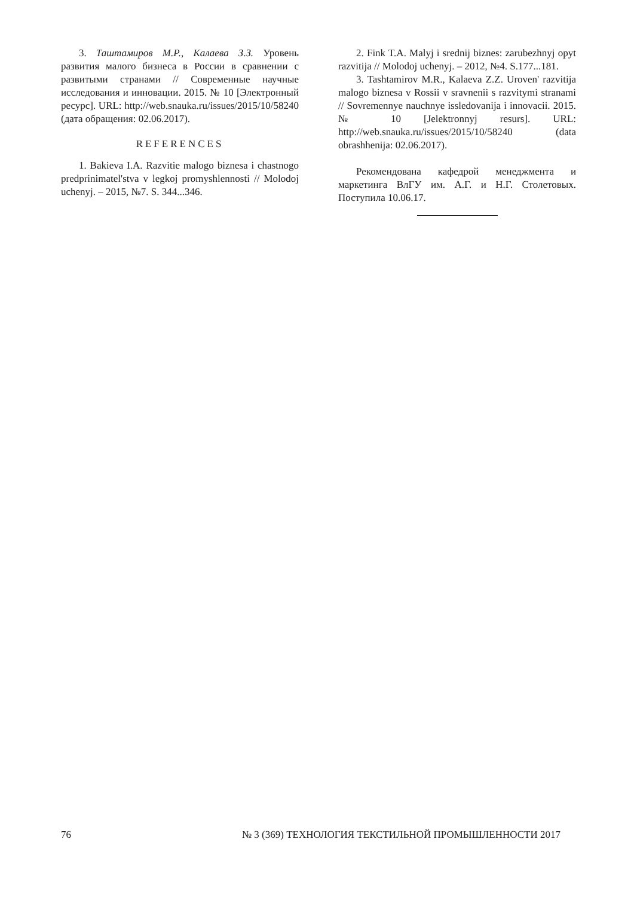3. Таштамиров М.Р., Калаева З.З. Уровень развития малого бизнеса в России в сравнении с развитыми странами // Современные научные исследования и инновации. 2015. № 10 [Электронный ресурс]. URL: http://web.snauka.ru/issues/2015/10/58240 (дата обращения: 02.06.2017).
REFERENCES
1. Bakieva I.A. Razvitie malogo biznesa i chastnogo predprinimatel'stva v legkoj promyshlennosti // Molodoj uchenyj. – 2015, №7. S. 344...346.
2. Fink T.A. Malyj i srednij biznes: zarubezhnyj opyt razvitija // Molodoj uchenyj. – 2012, №4. S.177...181.
3. Tashtamirov M.R., Kalaeva Z.Z. Uroven' razvitija malogo biznesa v Rossii v sravnenii s razvitymi stranami // Sovremennye nauchnye issledovanija i innovacii. 2015. № 10 [Jelektronnyj resurs]. URL: http://web.snauka.ru/issues/2015/10/58240 (data obrashhenija: 02.06.2017).
Рекомендована кафедрой менеджмента и маркетинга ВлГУ им. А.Г. и Н.Г. Столетовых. Поступила 10.06.17.
76 № 3 (369) ТЕХНОЛОГИЯ ТЕКСТИЛЬНОЙ ПРОМЫШЛЕННОСТИ 2017